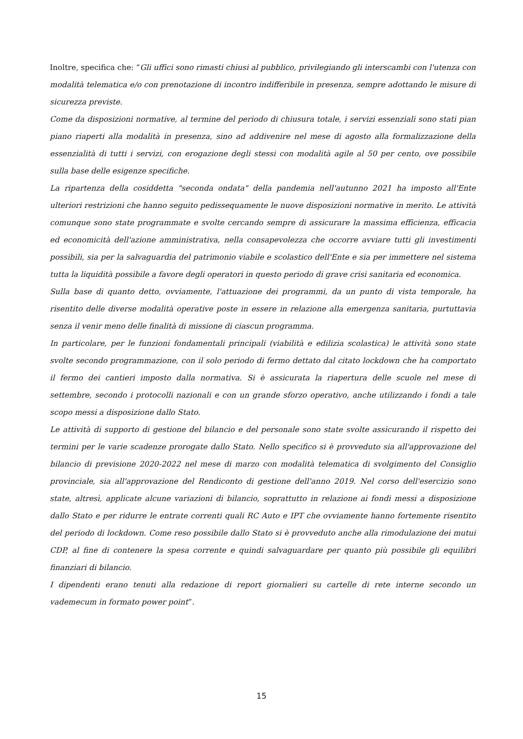Inoltre, specifica che: “Gli uffici sono rimasti chiusi al pubblico, privilegiando gli interscambi con l'utenza con modalità telematica e/o con prenotazione di incontro indifferibile in presenza, sempre adottando le misure di sicurezza previste.
Come da disposizioni normative, al termine del periodo di chiusura totale, i servizi essenziali sono stati pian piano riaperti alla modalità in presenza, sino ad addivenire nel mese di agosto alla formalizzazione della essenzialità di tutti i servizi, con erogazione degli stessi con modalità agile al 50 per cento, ove possibile sulla base delle esigenze specifiche.
La ripartenza della cosiddetta "seconda ondata" della pandemia nell'autunno 2021 ha imposto all'Ente ulteriori restrizioni che hanno seguito pedissequamente le nuove disposizioni normative in merito. Le attività comunque sono state programmate e svolte cercando sempre di assicurare la massima efficienza, efficacia ed economicità dell'azione amministrativa, nella consapevolezza che occorre avviare tutti gli investimenti possibili, sia per la salvaguardia del patrimonio viabile e scolastico dell'Ente e sia per immettere nel sistema tutta la liquidità possibile a favore degli operatori in questo periodo di grave crisi sanitaria ed economica.
Sulla base di quanto detto, ovviamente, l'attuazione dei programmi, da un punto di vista temporale, ha risentito delle diverse modalità operative poste in essere in relazione alla emergenza sanitaria, purtuttavia senza il venir meno delle finalità di missione di ciascun programma.
In particolare, per le funzioni fondamentali principali (viabilità e edilizia scolastica) le attività sono state svolte secondo programmazione, con il solo periodo di fermo dettato dal citato lockdown che ha comportato il fermo dei cantieri imposto dalla normativa. Si è assicurata la riapertura delle scuole nel mese di settembre, secondo i protocolli nazionali e con un grande sforzo operativo, anche utilizzando i fondi a tale scopo messi a disposizione dallo Stato.
Le attività di supporto di gestione del bilancio e del personale sono state svolte assicurando il rispetto dei termini per le varie scadenze prorogate dallo Stato. Nello specifico si è provveduto sia all'approvazione del bilancio di previsione 2020-2022 nel mese di marzo con modalità telematica di svolgimento del Consiglio provinciale, sia all'approvazione del Rendiconto di gestione dell'anno 2019. Nel corso dell'esercizio sono state, altresì, applicate alcune variazioni di bilancio, soprattutto in relazione ai fondi messi a disposizione dallo Stato e per ridurre le entrate correnti quali RC Auto e IPT che ovviamente hanno fortemente risentito del periodo di lockdown. Come reso possibile dallo Stato si è provveduto anche alla rimodulazione dei mutui CDP, al fine di contenere la spesa corrente e quindi salvaguardare per quanto più possibile gli equilibri finanziari di bilancio.
I dipendenti erano tenuti alla redazione di report giornalieri su cartelle di rete interne secondo un vademecum in formato power point”.
15